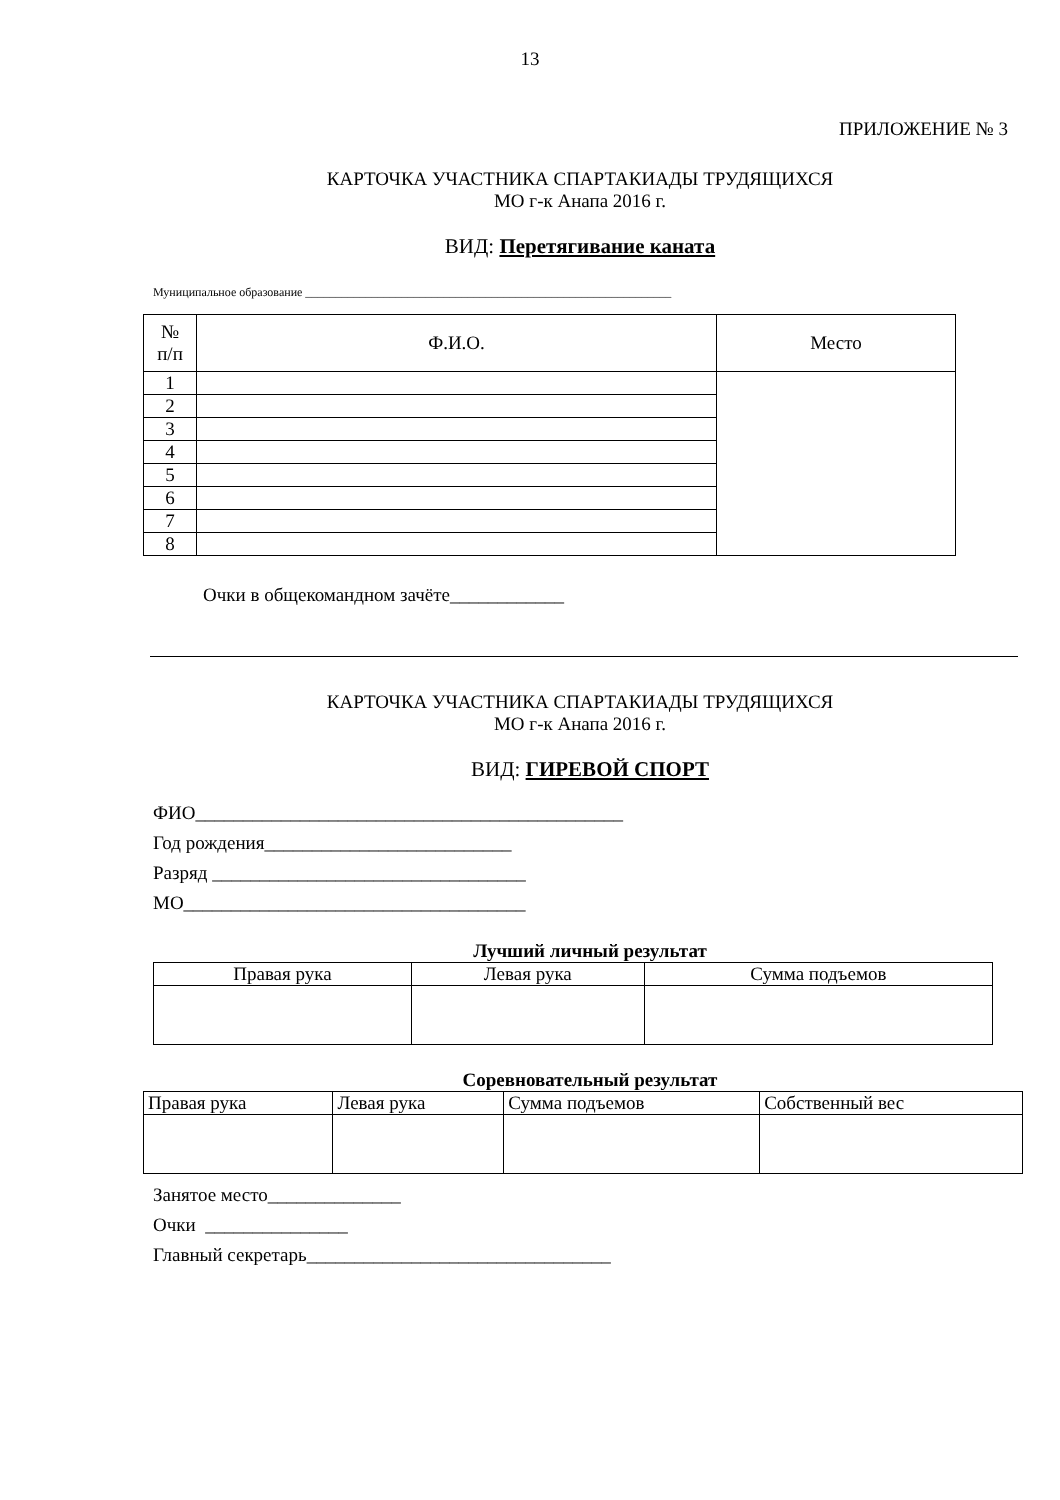13
ПРИЛОЖЕНИЕ № 3
КАРТОЧКА УЧАСТНИКА СПАРТАКИАДЫ ТРУДЯЩИХСЯ
МО г-к Анапа 2016 г.
ВИД: Перетягивание каната
Муниципальное образование _____________________________________________________________
| № п/п | Ф.И.О. | Место |
| --- | --- | --- |
| 1 | | |
| 2 | | |
| 3 | | |
| 4 | | |
| 5 | | |
| 6 | | |
| 7 | | |
| 8 | | |
Очки в общекомандном зачёте____________
КАРТОЧКА УЧАСТНИКА СПАРТАКИАДЫ ТРУДЯЩИХСЯ
МО г-к Анапа 2016 г.
ВИД: ГИРЕВОЙ СПОРТ
ФИО_____________________________________________
Год рождения__________________________
Разряд _________________________________
МО____________________________________
Лучший личный результат
| Правая рука | Левая рука | Сумма подъемов |
Соревновательный результат
| Правая рука | Левая рука | Сумма подъемов | Собственный вес |
Занятое место______________
Очки _______________
Главный секретарь________________________________